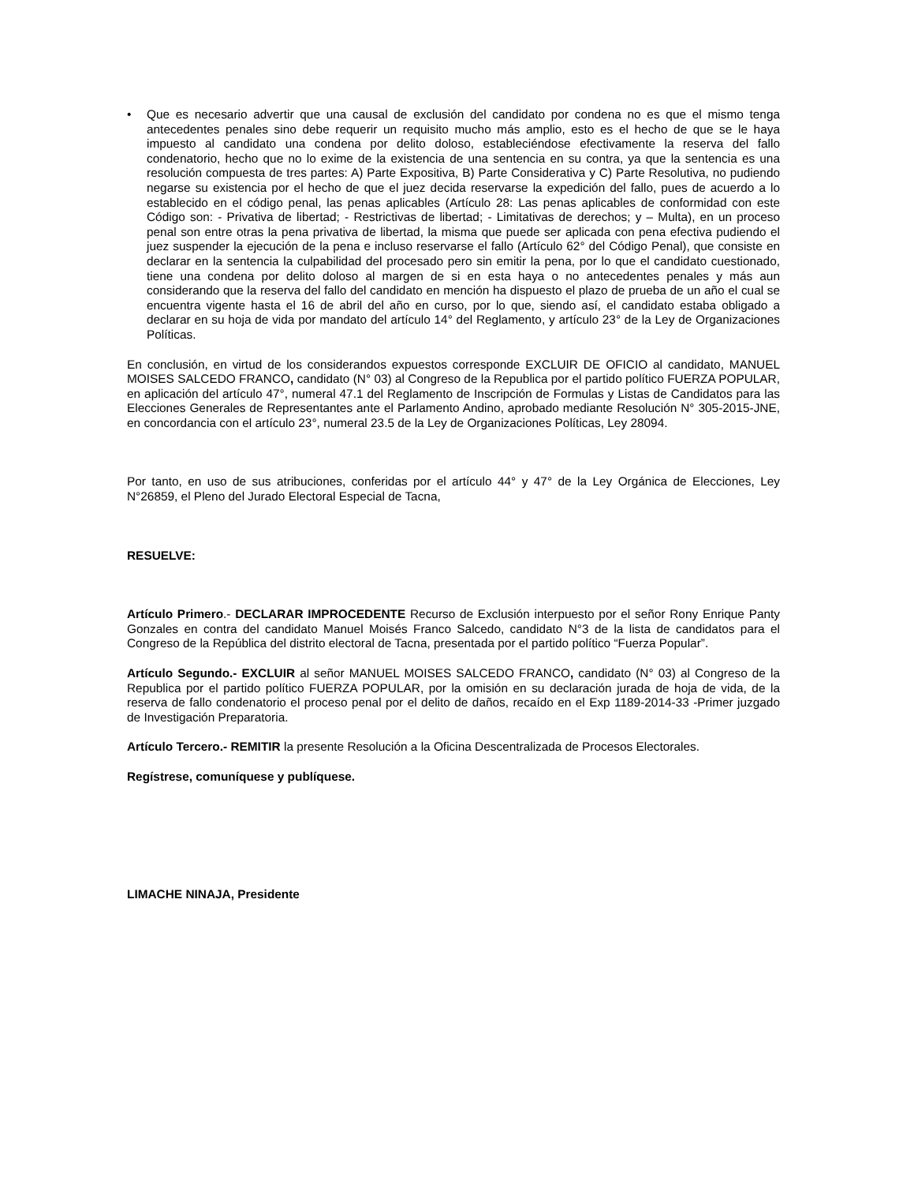• Que es necesario advertir que una causal de exclusión del candidato por condena no es que el mismo tenga antecedentes penales sino debe requerir un requisito mucho más amplio, esto es el hecho de que se le haya impuesto al candidato una condena por delito doloso, estableciéndose efectivamente la reserva del fallo condenatorio, hecho que no lo exime de la existencia de una sentencia en su contra, ya que la sentencia es una resolución compuesta de tres partes: A) Parte Expositiva, B) Parte Considerativa y C) Parte Resolutiva, no pudiendo negarse su existencia por el hecho de que el juez decida reservarse la expedición del fallo, pues de acuerdo a lo establecido en el código penal, las penas aplicables (Artículo 28: Las penas aplicables de conformidad con este Código son: - Privativa de libertad; - Restrictivas de libertad; - Limitativas de derechos; y – Multa), en un proceso penal son entre otras la pena privativa de libertad, la misma que puede ser aplicada con pena efectiva pudiendo el juez suspender la ejecución de la pena e incluso reservarse el fallo (Artículo 62° del Código Penal), que consiste en declarar en la sentencia la culpabilidad del procesado pero sin emitir la pena, por lo que el candidato cuestionado, tiene una condena por delito doloso al margen de si en esta haya o no antecedentes penales y más aun considerando que la reserva del fallo del candidato en mención ha dispuesto el plazo de prueba de un año el cual se encuentra vigente hasta el 16 de abril del año en curso, por lo que, siendo así, el candidato estaba obligado a declarar en su hoja de vida por mandato del artículo 14° del Reglamento, y artículo 23° de la Ley de Organizaciones Políticas.
En conclusión, en virtud de los considerandos expuestos corresponde EXCLUIR DE OFICIO al candidato, MANUEL MOISES SALCEDO FRANCO, candidato (N° 03) al Congreso de la Republica por el partido político FUERZA POPULAR, en aplicación del artículo 47°, numeral 47.1 del Reglamento de Inscripción de Formulas y Listas de Candidatos para las Elecciones Generales de Representantes ante el Parlamento Andino, aprobado mediante Resolución N° 305-2015-JNE, en concordancia con el artículo 23°, numeral 23.5 de la Ley de Organizaciones Políticas, Ley 28094.
Por tanto, en uso de sus atribuciones, conferidas por el artículo 44° y 47° de la Ley Orgánica de Elecciones, Ley N°26859, el Pleno del Jurado Electoral Especial de Tacna,
RESUELVE:
Artículo Primero.- DECLARAR IMPROCEDENTE Recurso de Exclusión interpuesto por el señor Rony Enrique Panty Gonzales en contra del candidato Manuel Moisés Franco Salcedo, candidato N°3 de la lista de candidatos para el Congreso de la República del distrito electoral de Tacna, presentada por el partido político “Fuerza Popular”.
Artículo Segundo.- EXCLUIR al señor MANUEL MOISES SALCEDO FRANCO, candidato (N° 03) al Congreso de la Republica por el partido político FUERZA POPULAR, por la omisión en su declaración jurada de hoja de vida, de la reserva de fallo condenatorio el proceso penal por el delito de daños, recaído en el Exp 1189-2014-33 -Primer juzgado de Investigación Preparatoria.
Artículo Tercero.- REMITIR la presente Resolución a la Oficina Descentralizada de Procesos Electorales.
Regístrese, comuníquese y publíquese.
LIMACHE NINAJA, Presidente